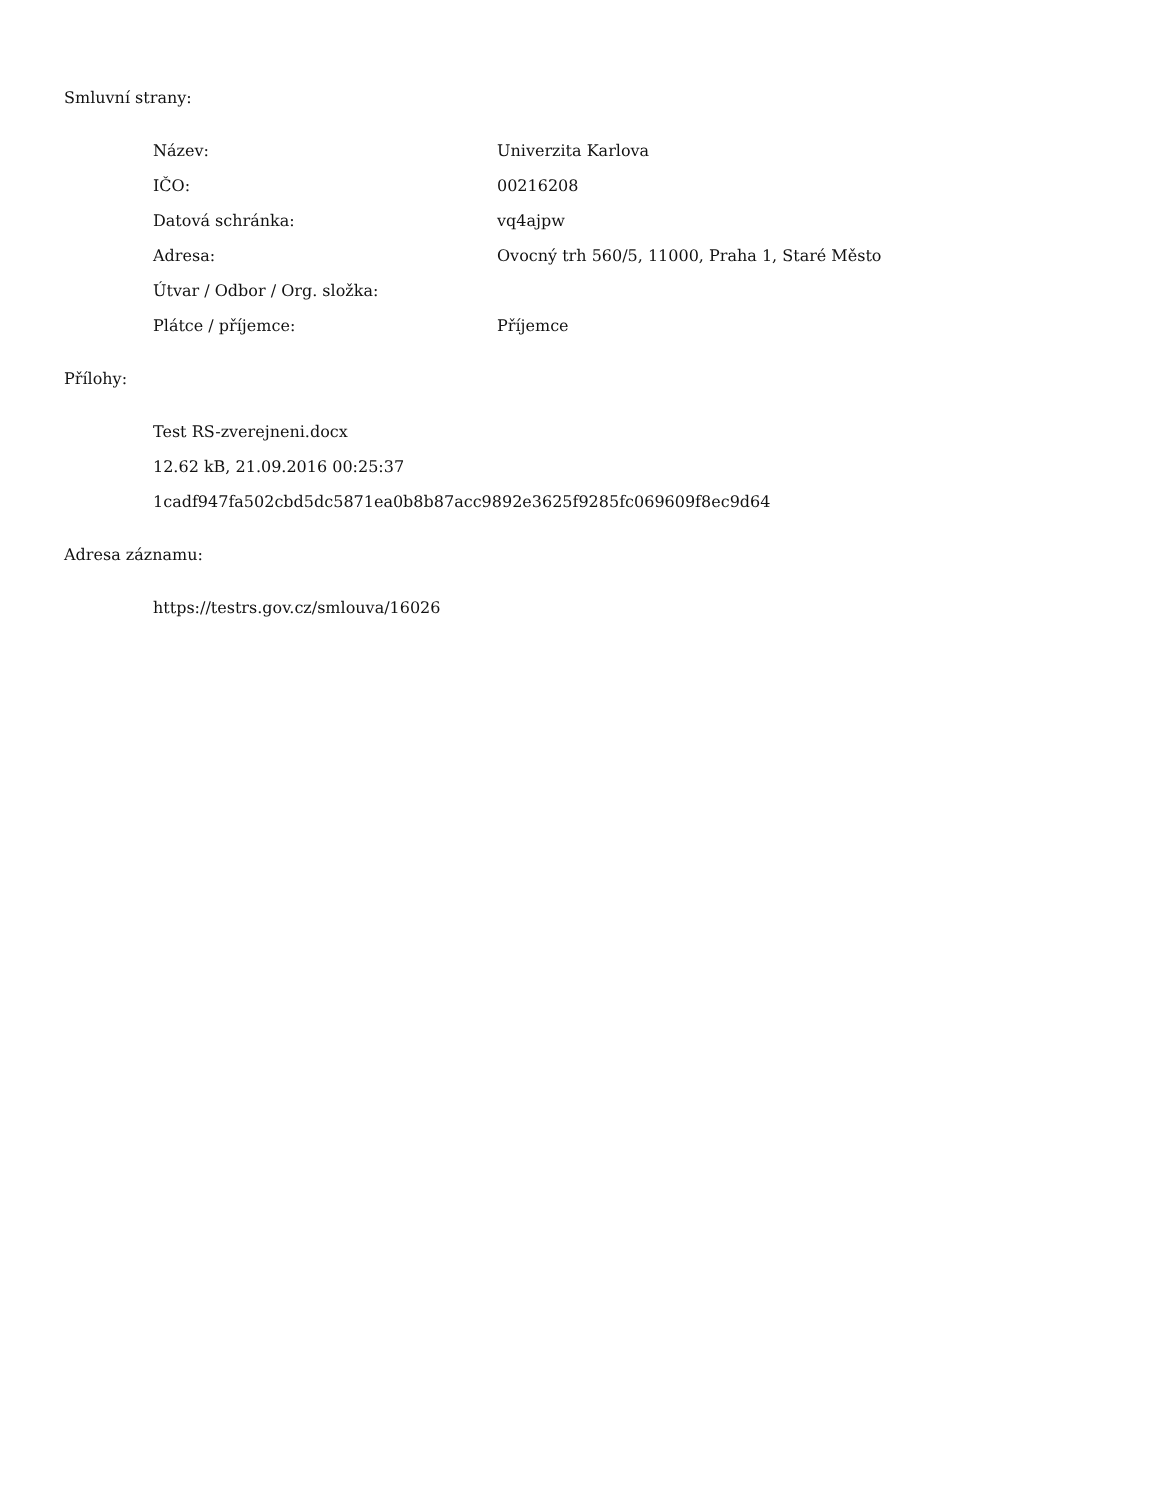Smluvní strany:
| Název: | Univerzita Karlova |
| IČO: | 00216208 |
| Datová schránka: | vq4ajpw |
| Adresa: | Ovocný trh 560/5, 11000, Praha 1, Staré Město |
| Útvar / Odbor / Org. složka: | |
| Plátce / příjemce: | Příjemce |
Přílohy:
Test RS-zverejneni.docx
12.62 kB, 21.09.2016 00:25:37
1cadf947fa502cbd5dc5871ea0b8b87acc9892e3625f9285fc069609f8ec9d64
Adresa záznamu:
https://testrs.gov.cz/smlouva/16026